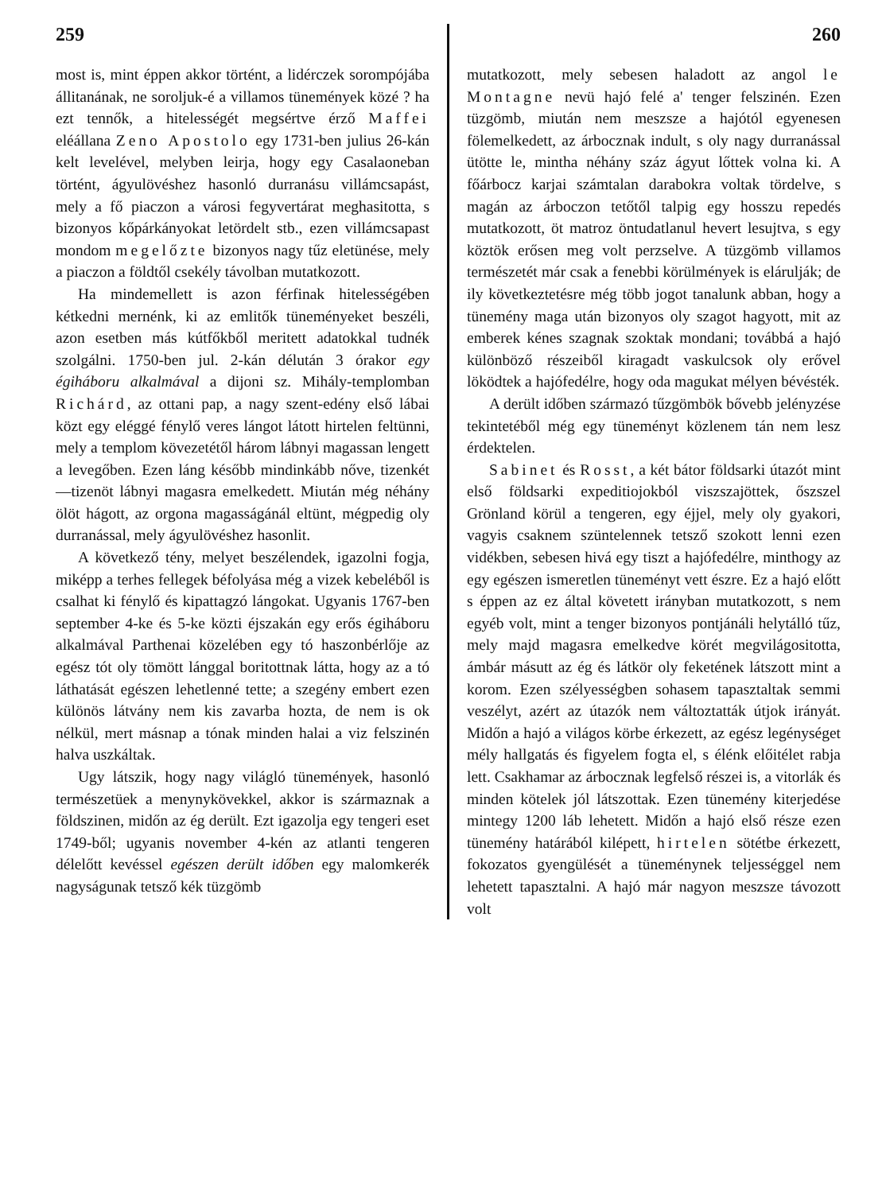259
most is, mint éppen akkor történt, a lidérczek sorompójába állitanának, ne soroljuk-é a villamos tünemények közé ? ha ezt tennők, a hitelességét megsértve érző Maffei eléállana Zeno Apostolo egy 1731-ben julius 26-kán kelt levelével, melyben leirja, hogy egy Casalaoneban történt, ágyulövéshez hasonló durranásu villámcsapást, mely a fő piaczon a városi fegyvertárat meghasitotta, s bizonyos kőpárkányokat letördelt stb., ezen villámcsapast mondom megelőzte bizonyos nagy tűz eletünése, mely a piaczon a földtől csekély távolban mutatkozott.
Ha mindemellett is azon férfinak hitelességében kétkedni mernénk, ki az emlitők tüneményeket beszéli, azon esetben más kútfőkből meritett adatokkal tudnék szolgálni. 1750-ben jul. 2-kán délután 3 órakor egy égiháboru alkalmával a dijoni sz. Mihály-templomban Richárd, az ottani pap, a nagy szent-edény első lábai közt egy eléggé fénylő veres lángot látott hirtelen feltünni, mely a templom kövezetétől három lábnyi magassan lengett a levegőben. Ezen láng később mindinkább nőve, tizenkét—tizenöt lábnyi magasra emelkedett. Miután még néhány ölöt hágott, az orgona magasságánál eltünt, mégpedig oly durranással, mely ágyulövéshez hasonlit.
A következő tény, melyet beszélendek, igazolni fogja, miképp a terhes fellegek béfolyása még a vizek kebeléből is csalhat ki fénylő és kipattagzó lángokat. Ugyanis 1767-ben september 4-ke és 5-ke közti éjszakán egy erős égiháboru alkalmával Parthenai közelében egy tó haszonbérlője az egész tót oly tömött lánggal boritottnak látta, hogy az a tó láthatását egészen lehetlenné tette; a szegény embert ezen különös látvány nem kis zavarba hozta, de nem is ok nélkül, mert másnap a tónak minden halai a viz felszinén halva uszkáltak.
Ugy látszik, hogy nagy világló tünemények, hasonló természetüek a menynykövekkel, akkor is származnak a földszinen, midőn az ég derült. Ezt igazolja egy tengeri eset 1749-ből; ugyanis november 4-kén az atlanti tengeren délelőtt kevéssel egészen derült időben egy malomkerék nagyságunak tetsző kék tüzgömb
260
mutatkozott, mely sebesen haladott az angol le Montagne nevü hajó felé a' tenger felszinén. Ezen tüzgömb, miután nem meszsze a hajótól egyenesen fölemelkedett, az árbocznak indult, s oly nagy durranással ütötte le, mintha néhány száz ágyut lőttek volna ki. A főárbocz karjai számtalan darabokra voltak tördelve, s magán az árboczon tetőtől talpig egy hosszu repedés mutatkozott, öt matroz öntudatlanul hevert lesujtva, s egy köztök erősen meg volt perzselve. A tüzgömb villamos természetét már csak a fenebbi körülmények is elárulják; de ily következtetésre még több jogot tanalunk abban, hogy a tünemény maga után bizonyos oly szagot hagyott, mit az emberek kénes szagnak szoktak mondani; továbbá a hajó különböző részeiből kiragadt vaskulcsok oly erővel löködtek a hajófedélre, hogy oda magukat mélyen bévésték.
A derült időben származó tűzgömbök bővebb jelényzése tekintetéből még egy tüneményt közlenem tán nem lesz érdektelen.
Sabinet és Rosst, a két bátor földsarki útazót mint első földsarki expeditiojokból viszszajöttek, őszszel Grönland körül a tengeren, egy éjjel, mely oly gyakori, vagyis csaknem szüntelennek tetsző szokott lenni ezen vidékben, sebesen hivá egy tiszt a hajófedélre, minthogy az egy egészen ismeretlen tüneményt vett észre. Ez a hajó előtt s éppen az ez által követett irányban mutatkozott, s nem egyéb volt, mint a tenger bizonyos pontjánáli helytálló tűz, mely majd magasra emelkedve körét megvilágositotta, ámbár másutt az ég és látkör oly feketének látszott mint a korom. Ezen szélyességben sohasem tapasztaltak semmi veszélyt, azért az útazók nem változtatták útjok irányát. Midőn a hajó a világos körbe érkezett, az egész legénységet mély hallgatás és figyelem fogta el, s élénk előitélet rabja lett. Csakhamar az árbocznak legfelső részei is, a vitorlák és minden kötelek jól látszottak. Ezen tünemény kiterjedése mintegy 1200 láb lehetett. Midőn a hajó első része ezen tünemény határából kilépett, hirtelen sötétbe érkezett, fokozatos gyengülését a tüneménynek teljességgel nem lehetett tapasztalni. A hajó már nagyon meszsze távozott volt